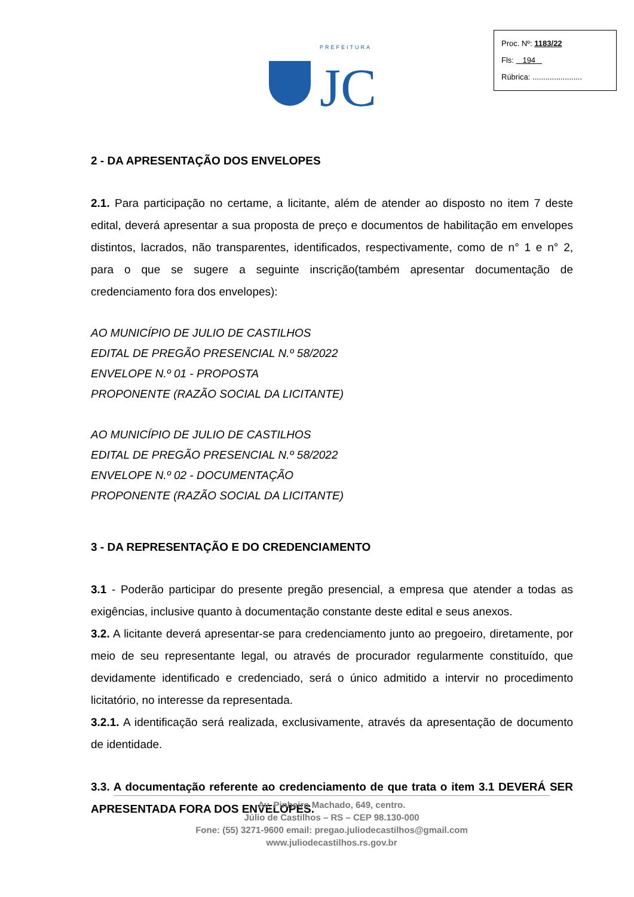PREFEITURA
JC
Proc. Nº: 1183/22
Fls: 194
Rúbrica: .......................
2 - DA APRESENTAÇÃO DOS ENVELOPES
2.1. Para participação no certame, a licitante, além de atender ao disposto no item 7 deste edital, deverá apresentar a sua proposta de preço e documentos de habilitação em envelopes distintos, lacrados, não transparentes, identificados, respectivamente, como de n° 1 e n° 2, para o que se sugere a seguinte inscrição(também apresentar documentação de credenciamento fora dos envelopes):
AO MUNICÍPIO DE JULIO DE CASTILHOS
EDITAL DE PREGÃO PRESENCIAL N.º 58/2022
ENVELOPE N.º 01 - PROPOSTA
PROPONENTE (RAZÃO SOCIAL DA LICITANTE)
AO MUNICÍPIO DE JULIO DE CASTILHOS
EDITAL DE PREGÃO PRESENCIAL N.º 58/2022
ENVELOPE N.º 02 - DOCUMENTAÇÃO
PROPONENTE (RAZÃO SOCIAL DA LICITANTE)
3 - DA REPRESENTAÇÃO E DO CREDENCIAMENTO
3.1 - Poderão participar do presente pregão presencial, a empresa que atender a todas as exigências, inclusive quanto à documentação constante deste edital e seus anexos.
3.2. A licitante deverá apresentar-se para credenciamento junto ao pregoeiro, diretamente, por meio de seu representante legal, ou através de procurador regularmente constituído, que devidamente identificado e credenciado, será o único admitido a intervir no procedimento licitatório, no interesse da representada.
3.2.1. A identificação será realizada, exclusivamente, através da apresentação de documento de identidade.
3.3. A documentação referente ao credenciamento de que trata o item 3.1 DEVERÁ SER APRESENTADA FORA DOS ENVELOPES.
Av. Pinheiro Machado, 649, centro.
Júlio de Castilhos – RS – CEP 98.130-000
Fone: (55) 3271-9600 email: pregao.juliodecastilhos@gmail.com
www.juliodecastilhos.rs.gov.br